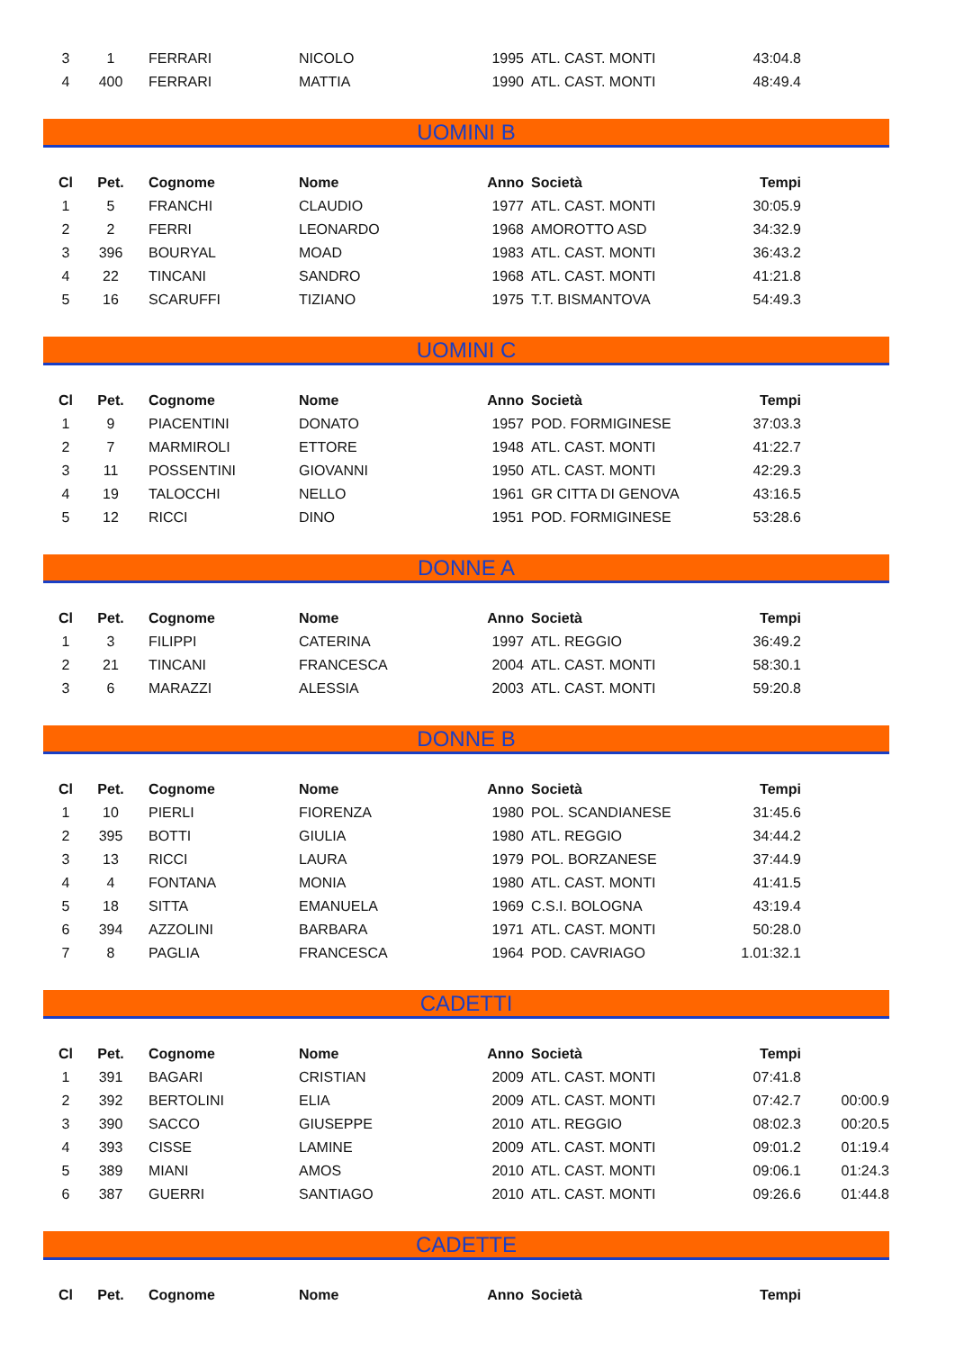| 3 | 1 | FERRARI | NICOLO | 1995 | ATL. CAST. MONTI | 43:04.8 | |
| 4 | 400 | FERRARI | MATTIA | 1990 | ATL. CAST. MONTI | 48:49.4 | |
UOMINI B
| Cl | Pet. | Cognome | Nome | Anno | Società | Tempi | |
| --- | --- | --- | --- | --- | --- | --- | --- |
| 1 | 5 | FRANCHI | CLAUDIO | 1977 | ATL. CAST. MONTI | 30:05.9 | |
| 2 | 2 | FERRI | LEONARDO | 1968 | AMOROTTO ASD | 34:32.9 | |
| 3 | 396 | BOURYAL | MOAD | 1983 | ATL. CAST. MONTI | 36:43.2 | |
| 4 | 22 | TINCANI | SANDRO | 1968 | ATL. CAST. MONTI | 41:21.8 | |
| 5 | 16 | SCARUFFI | TIZIANO | 1975 | T.T. BISMANTOVA | 54:49.3 | |
UOMINI C
| Cl | Pet. | Cognome | Nome | Anno | Società | Tempi | |
| --- | --- | --- | --- | --- | --- | --- | --- |
| 1 | 9 | PIACENTINI | DONATO | 1957 | POD. FORMIGINESE | 37:03.3 | |
| 2 | 7 | MARMIROLI | ETTORE | 1948 | ATL. CAST. MONTI | 41:22.7 | |
| 3 | 11 | POSSENTINI | GIOVANNI | 1950 | ATL. CAST. MONTI | 42:29.3 | |
| 4 | 19 | TALOCCHI | NELLO | 1961 | GR CITTA DI GENOVA | 43:16.5 | |
| 5 | 12 | RICCI | DINO | 1951 | POD. FORMIGINESE | 53:28.6 | |
DONNE A
| Cl | Pet. | Cognome | Nome | Anno | Società | Tempi | |
| --- | --- | --- | --- | --- | --- | --- | --- |
| 1 | 3 | FILIPPI | CATERINA | 1997 | ATL. REGGIO | 36:49.2 | |
| 2 | 21 | TINCANI | FRANCESCA | 2004 | ATL. CAST. MONTI | 58:30.1 | |
| 3 | 6 | MARAZZI | ALESSIA | 2003 | ATL. CAST. MONTI | 59:20.8 | |
DONNE B
| Cl | Pet. | Cognome | Nome | Anno | Società | Tempi | |
| --- | --- | --- | --- | --- | --- | --- | --- |
| 1 | 10 | PIERLI | FIORENZA | 1980 | POL. SCANDIANESE | 31:45.6 | |
| 2 | 395 | BOTTI | GIULIA | 1980 | ATL. REGGIO | 34:44.2 | |
| 3 | 13 | RICCI | LAURA | 1979 | POL. BORZANESE | 37:44.9 | |
| 4 | 4 | FONTANA | MONIA | 1980 | ATL. CAST. MONTI | 41:41.5 | |
| 5 | 18 | SITTA | EMANUELA | 1969 | C.S.I. BOLOGNA | 43:19.4 | |
| 6 | 394 | AZZOLINI | BARBARA | 1971 | ATL. CAST. MONTI | 50:28.0 | |
| 7 | 8 | PAGLIA | FRANCESCA | 1964 | POD. CAVRIAGO | 1.01:32.1 | |
CADETTI
| Cl | Pet. | Cognome | Nome | Anno | Società | Tempi | |
| --- | --- | --- | --- | --- | --- | --- | --- |
| 1 | 391 | BAGARI | CRISTIAN | 2009 | ATL. CAST. MONTI | 07:41.8 | |
| 2 | 392 | BERTOLINI | ELIA | 2009 | ATL. CAST. MONTI | 07:42.7 | 00:00.9 |
| 3 | 390 | SACCO | GIUSEPPE | 2010 | ATL. REGGIO | 08:02.3 | 00:20.5 |
| 4 | 393 | CISSE | LAMINE | 2009 | ATL. CAST. MONTI | 09:01.2 | 01:19.4 |
| 5 | 389 | MIANI | AMOS | 2010 | ATL. CAST. MONTI | 09:06.1 | 01:24.3 |
| 6 | 387 | GUERRI | SANTIAGO | 2010 | ATL. CAST. MONTI | 09:26.6 | 01:44.8 |
CADETTE
| Cl | Pet. | Cognome | Nome | Anno | Società | Tempi | |
| --- | --- | --- | --- | --- | --- | --- | --- |